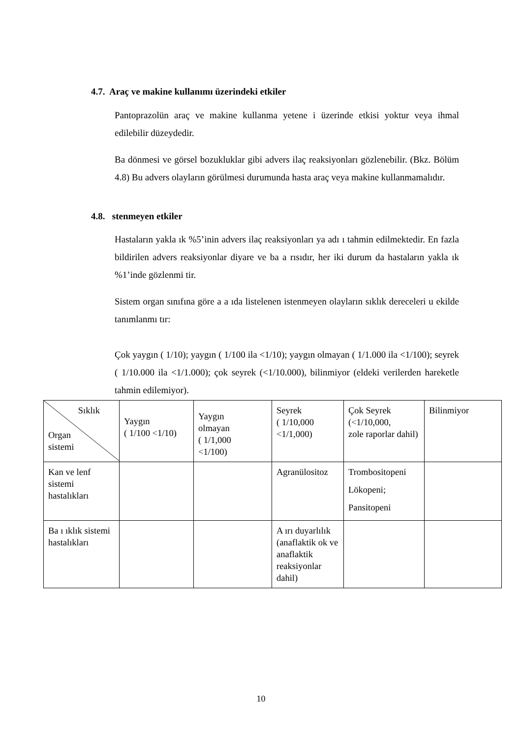4.7. Araç ve makine kullanımı üzerindeki etkiler
Pantoprazolün araç ve makine kullanma yetene i üzerinde etkisi yoktur veya ihmal edilebilir düzeydedir.
Ba dönmesi ve görsel bozukluklar gibi advers ilaç reaksiyonları gözlenebilir. (Bkz. Bölüm 4.8) Bu advers olayların görülmesi durumunda hasta araç veya makine kullanmamalıdır.
4.8. stenmeyen etkiler
Hastaların yakla ık %5’inin advers ilaç reaksiyonları ya adı ı tahmin edilmektedir. En fazla bildirilen advers reaksiyonlar diyare ve ba a rısıdır, her iki durum da hastaların yakla ık %1’inde gözlenmi tir.
Sistem organ sınıfına göre a a ıda listelenen istenmeyen olayların sıklık dereceleri u ekilde tanımlanmı tır:
Çok yaygın ( 1/10); yaygın ( 1/100 ila <1/10); yaygın olmayan ( 1/1.000 ila <1/100); seyrek ( 1/10.000 ila <1/1.000); çok seyrek (<1/10.000), bilinmiyor (eldeki verilerden hareketle tahmin edilemiyor).
| Sıklık Organ sistemi | Yaygın ( 1/100 <1/10) | Yaygın olmayan ( 1/1,000 <1/100) | Seyrek ( 1/10,000 <1/1,000) | Çok Seyrek (<1/10,000, zole raporlar dahil) | Bilinmiyor |
| Kan ve lenf sistemi hastalıkları | | | Agranülositoz | Trombositopeni Lökopeni; Pansitopeni | |
| Ba ı ıklık sistemi hastalıkları | | | A ırı duyarlılık (anaflaktik ok ve anaflaktik reaksiyonlar dahil) | | |
10